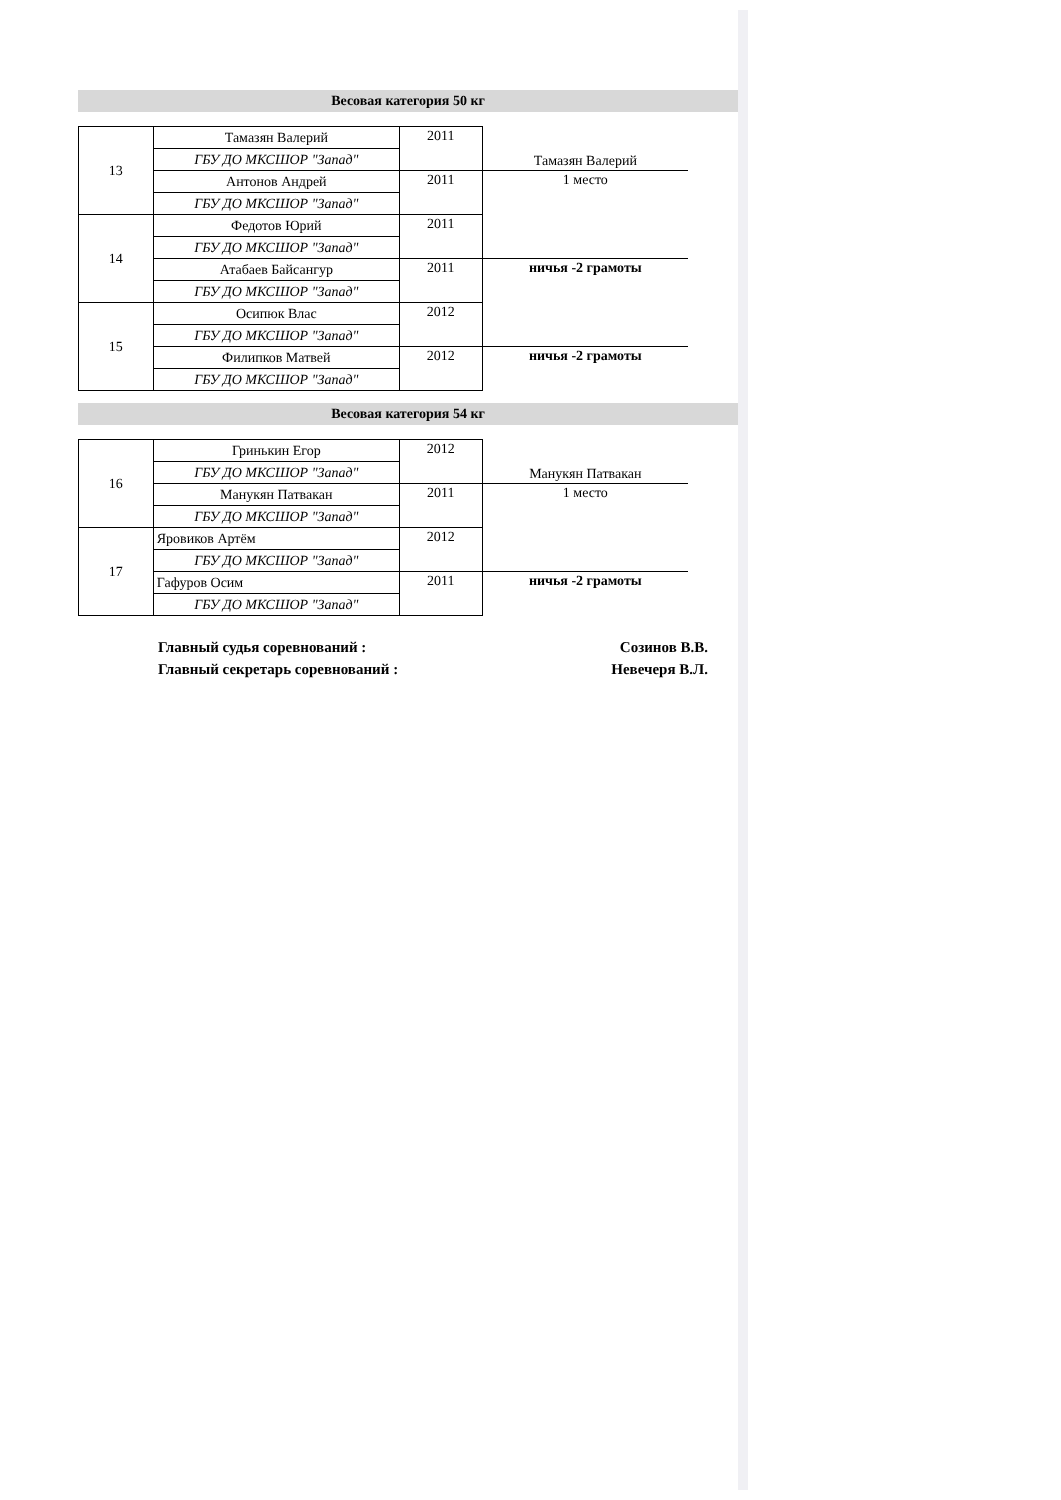Весовая категория 50 кг
| 13 | Тамазян Валерий | 2011 | Тамазян Валерий |
| | ГБУ ДО МКСШОР "Запад" | | |
| | Антонов Андрей | 2011 | 1 место |
| | ГБУ ДО МКСШОР "Запад" | | |
| 14 | Федотов Юрий | 2011 | |
| | ГБУ ДО МКСШОР "Запад" | | |
| | Атабаев Байсангур | 2011 | ничья -2 грамоты |
| | ГБУ ДО МКСШОР "Запад" | | |
| 15 | Осипюк Влас | 2012 | |
| | ГБУ ДО МКСШОР "Запад" | | |
| | Филипков Матвей | 2012 | ничья -2 грамоты |
| | ГБУ ДО МКСШОР "Запад" | | |
Весовая категория 54 кг
| 16 | Гринькин Егор | 2012 | Манукян Патвакан |
| | ГБУ ДО МКСШОР "Запад" | | |
| | Манукян Патвакан | 2011 | 1 место |
| | ГБУ ДО МКСШОР "Запад" | | |
| 17 | Яровиков Артём | 2012 | |
| | ГБУ ДО МКСШОР "Запад" | | |
| | Гафуров Осим | 2011 | ничья -2 грамоты |
| | ГБУ ДО МКСШОР "Запад" | | |
Главный судья соревнований : Созинов В.В.
Главный секретарь соревнований : Невечеря В.Л.